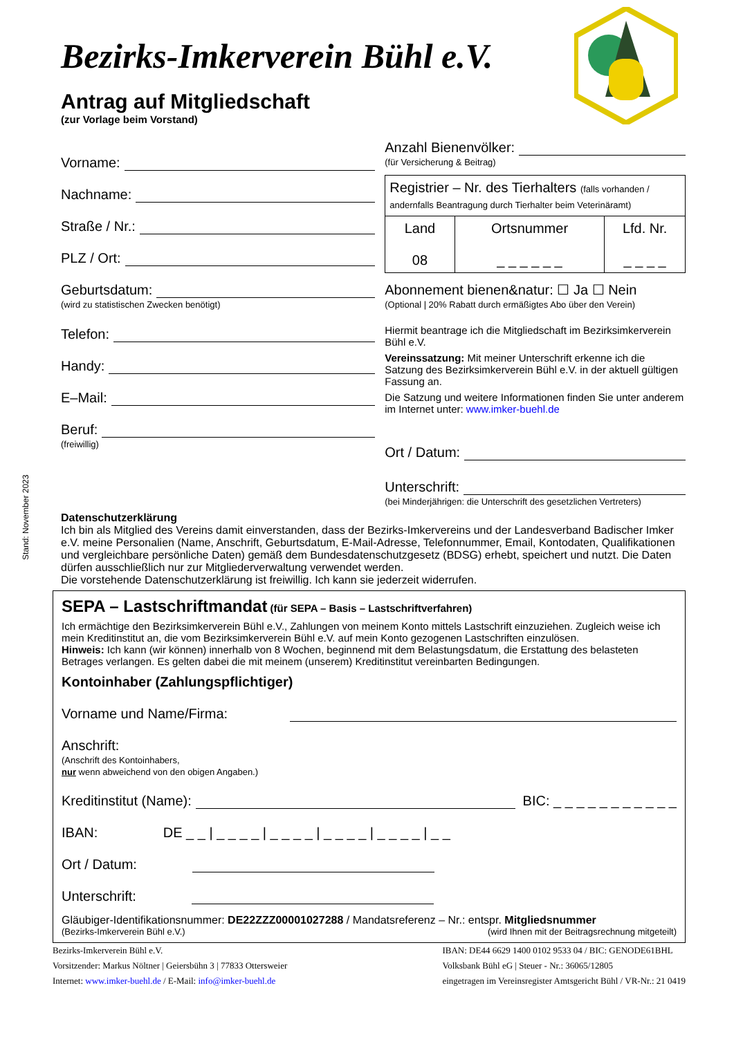Bezirks-Imkerverein Bühl e.V.
Antrag auf Mitgliedschaft
(zur Vorlage beim Vorstand)
Vorname:
Nachname:
Straße / Nr.:
PLZ / Ort:
Geburtsdatum:
(wird zu statistischen Zwecken benötigt)
Telefon:
Handy:
E–Mail:
Beruf:
(freiwillig)
Anzahl Bienenvölker:
(für Versicherung & Beitrag)
| Registrier – Nr. des Tierhalters (falls vorhanden / andernfalls Beantragung durch Tierhalter beim Veterinäramt) | | |
| Land 08 | Ortsnummer _ _ _ _ _ _ | Lfd. Nr. _ _ _ _ |
Abonnement bienen&natur: ☐ Ja ☐ Nein
(Optional | 20% Rabatt durch ermäßigtes Abo über den Verein)
Hiermit beantrage ich die Mitgliedschaft im Bezirksimkerverein Bühl e.V.
Vereinssatzung: Mit meiner Unterschrift erkenne ich die Satzung des Bezirksimkerverein Bühl e.V. in der aktuell gültigen Fassung an.
Die Satzung und weitere Informationen finden Sie unter anderem im Internet unter: www.imker-buehl.de
Ort / Datum:
Unterschrift:
(bei Minderjährigen: die Unterschrift des gesetzlichen Vertreters)
Datenschutzerklärung
Ich bin als Mitglied des Vereins damit einverstanden, dass der Bezirks-Imkervereins und der Landesverband Badischer Imker e.V. meine Personalien (Name, Anschrift, Geburtsdatum, E-Mail-Adresse, Telefonnummer, Email, Kontodaten, Qualifikationen und vergleichbare persönliche Daten) gemäß dem Bundesdatenschutzgesetz (BDSG) erhebt, speichert und nutzt. Die Daten dürfen ausschließlich nur zur Mitgliederverwaltung verwendet werden.
Die vorstehende Datenschutzerklärung ist freiwillig. Ich kann sie jederzeit widerrufen.
SEPA – Lastschriftmandat (für SEPA – Basis – Lastschriftverfahren)
Ich ermächtige den Bezirksimkerverein Bühl e.V., Zahlungen von meinem Konto mittels Lastschrift einzuziehen. Zugleich weise ich mein Kreditinstitut an, die vom Bezirksimkerverein Bühl e.V. auf mein Konto gezogenen Lastschriften einzulösen.
Hinweis: Ich kann (wir können) innerhalb von 8 Wochen, beginnend mit dem Belastungsdatum, die Erstattung des belasteten Betrages verlangen. Es gelten dabei die mit meinem (unserem) Kreditinstitut vereinbarten Bedingungen.
Kontoinhaber (Zahlungspflichtiger)
Vorname und Name/Firma:
Anschrift:
(Anschrift des Kontoinhabers,
nur wenn abweichend von den obigen Angaben.)
Kreditinstitut (Name): BIC: _ _ _ _ _ _ _ _ _ _ _
IBAN: DE _ _ | _ _ _ _ | _ _ _ _ | _ _ _ _ | _ _ _ _ | _ _
Ort / Datum:
Unterschrift:
Gläubiger-Identifikationsnummer: DE22ZZZ00001027288 / Mandatsreferenz – Nr.: entspr. Mitgliedsnummer
(Bezirks-Imkerverein Bühl e.V.) (wird Ihnen mit der Beitragsrechnung mitgeteilt)
Bezirks-Imkerverein Bühl e.V.
Vorsitzender: Markus Nöltner | Geiersbühn 3 | 77833 Ottersweier
Internet: www.imker-buehl.de / E-Mail: info@imker-buehl.de
IBAN: DE44 6629 1400 0102 9533 04 / BIC: GENODE61BHL
Volksbank Bühl eG | Steuer - Nr.: 36065/12805
eingetragen im Vereinsregister Amtsgericht Bühl / VR-Nr.: 21 0419
Stand: November 2023